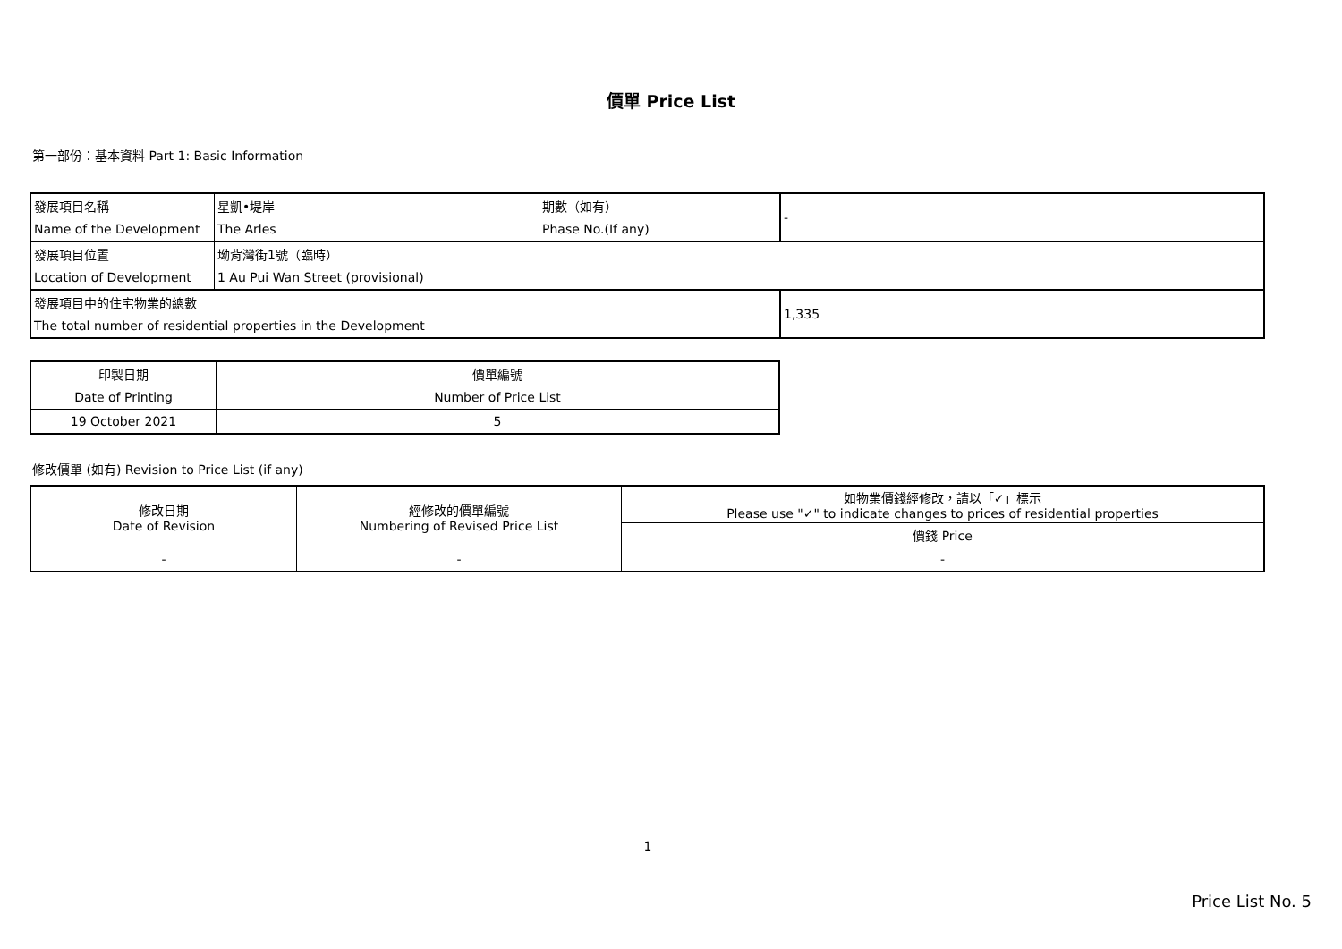價單 Price List
第一部份：基本資料 Part 1: Basic Information
| 發展項目名稱 | 星凱•堤岸 | 期數（如有） | - |
| Name of the Development | The Arles | Phase No.(If any) | |
| 發展項目位置 | 坳背灣街1號（臨時） | | |
| Location of Development | 1 Au Pui Wan Street (provisional) | | |
| 發展項目中的住宅物業的總數 | | | 1,335 |
| The total number of residential properties in the Development | | | |
| 印製日期 | 價單編號 |
| Date of Printing | Number of Price List |
| 19 October 2021 | 5 |
修改價單 (如有) Revision to Price List (if any)
| 修改日期 Date of Revision | 經修改的價單編號 Numbering of Revised Price List | 如物業價錢經修改，請以「✓」標示 Please use "✓" to indicate changes to prices of residential properties |
| | | 價錢 Price |
| - | - | - |
1
Price List No. 5